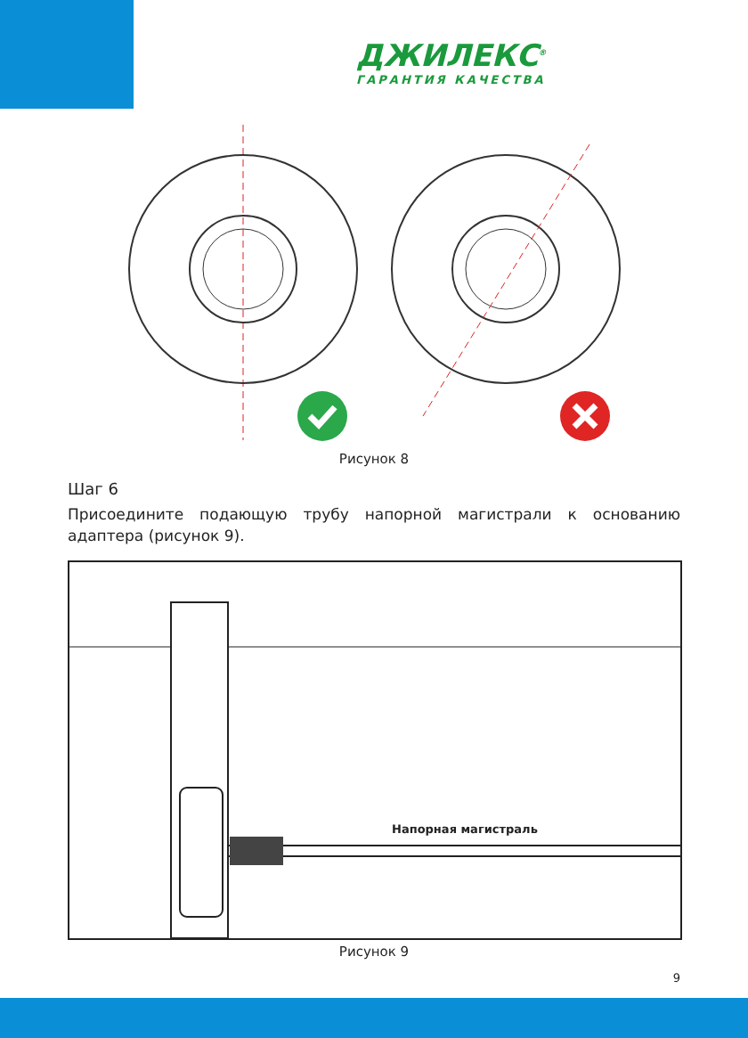ДЖИЛЕКС<sup>®</sup>
ГАРАНТИЯ КАЧЕСТВА
Рисунок 8
Шаг 6
Присоедините подающую трубу напорной магистрали к основанию адаптера (рисунок 9).
Напорная магистраль
Рисунок 9
9